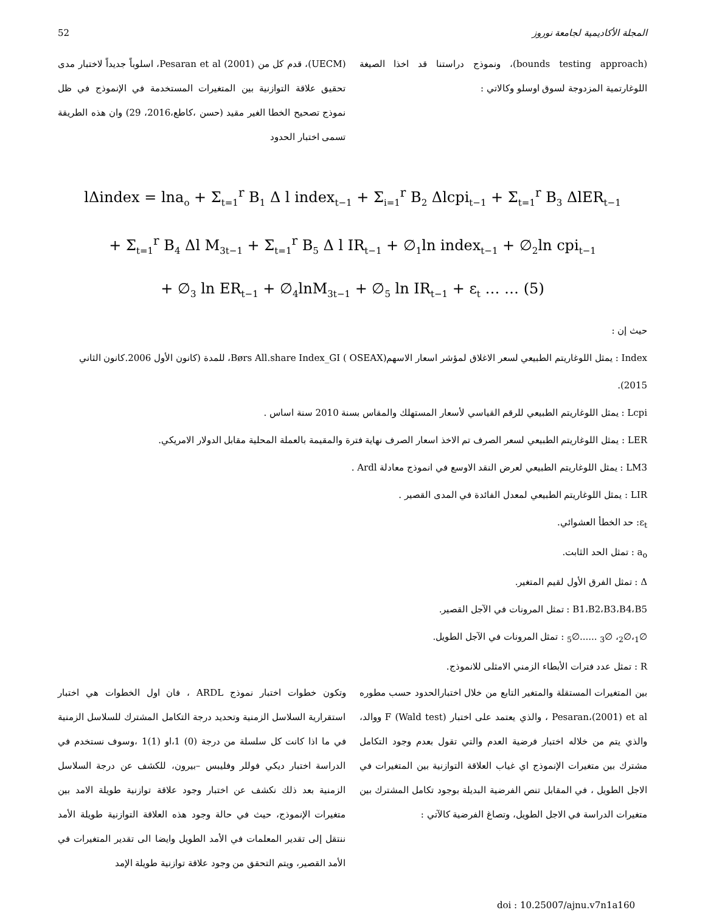52 المجلة الأكاديمية لجامعة نوروز
(UECM)، قدم كل من Pesaran et al (2001)، اسلوباً جديداً لاختبار مدى تحقيق علاقة التوازنية بين المتغيرات المستخدمة في الإنموذج في ظل نموذج تصحيح الخطا الغير مقيد (حسن ،كاطع،2016، 29) وان هذه الطريقة تسمى اختبار الحدود
(bounds testing approach)، ونموذج دراستنا قد اخذا الصيغة اللوغارتمية المزدوجة لسوق اوسلو وكالاتي :
lΔindex = lna<sub>o</sub> + Σ<sub>t=1</sub><sup>r</sup> B<sub>1</sub> Δ l index<sub>t−1</sub> + Σ<sub>i=1</sub><sup>r</sup> B<sub>2</sub> Δlcpi<sub>t−1</sub> + Σ<sub>t=1</sub><sup>r</sup> B<sub>3</sub> ΔlER<sub>t−1</sub>
+ Σ<sub>t=1</sub><sup>r</sup> B<sub>4</sub> Δl M<sub>3t−1</sub> + Σ<sub>t=1</sub><sup>r</sup> B<sub>5</sub> Δ l IR<sub>t−1</sub> + ∅<sub>1</sub>ln index<sub>t−1</sub> + ∅<sub>2</sub>ln cpi<sub>t−1</sub>
+ ∅<sub>3</sub> ln ER<sub>t−1</sub> + ∅<sub>4</sub>lnM<sub>3t−1</sub> + ∅<sub>5</sub> ln IR<sub>t−1</sub> + ε<sub>t</sub> … … (5)
حيث إن :
Index : يمثل اللوغاريتم الطبيعي لسعر الاغلاق لمؤشر اسعار الاسهم(Børs All.share Index_GI ( OSEAX، للمدة (كانون الأول 2006.كانون الثاني 2015).
Lcpi : يمثل اللوغاريتم الطبيعي للرقم القياسي لأسعار المستهلك والمقاس بسنة 2010 سنة اساس .
LER : يمثل اللوغاريتم الطبيعي لسعر الصرف تم الاخذ اسعار الصرف نهاية فترة والمقيمة بالعملة المحلية مقابل الدولار الامريكي.
LM3 : يمثل اللوغاريتم الطبيعي لعرض النقد الاوسع في انموذج معادلة Ardl .
LIR : يمثل اللوغاريتم الطبيعي لمعدل الفائدة في المدى القصير .
ε<sub>t</sub>: حد الخطأ العشوائي.
a<sub>o</sub> : تمثل الحد الثابت.
Δ : تمثل الفرق الأول لقيم المتغير.
B1،B2،B3،B4،B5 : تمثل المرونات في الآجل القصير.
∅<sub>1</sub>،∅<sub>2</sub>، ∅<sub>3</sub> ......∅<sub>5</sub> : تمثل المرونات في الآجل الطويل.
R : تمثل عدد فترات الأبطاء الزمني الامثلى للانموذج.
وتكون خطوات اختبار نموذج ARDL ، فان اول الخطوات هي اختبار استقرارية السلاسل الزمنية وتحديد درجة التكامل المشترك للسلاسل الزمنية في ما اذا كانت كل سلسلة من درجة (0) 1،او (1)1 ،وسوف نستخدم في الدراسة اختبار ديكي فوللر وفليبس –بيرون، للكشف عن درجة السلاسل الزمنية بعد ذلك نكشف عن اختبار وجود علاقة توازنية طويلة الامد بين متغيرات الإنموذج، حيث في حالة وجود هذه العلاقة التوازنية طويلة الأمد ننتقل إلى تقدير المعلمات في الأمد الطويل وايضا الى تقدير المتغيرات في الأمد القصير، ويتم التحقق من وجود علاقة توازنية طويلة الإمد
بين المتغيرات المستقلة والمتغير التابع من خلال اختبارالحدود حسب مطوره Pesaran،(2001) et al ، والذي يعتمد على اختبار F (Wald test) ووالد، والذي يتم من خلاله اختبار فرضية العدم والتي تقول بعدم وجود التكامل مشترك بين متغيرات الإنموذج اي غياب العلاقة التوازنية بين المتغيرات في الاجل الطويل ، في المقابل تنص الفرضية البديلة بوجود تكامل المشترك بين متغيرات الدراسة في الاجل الطويل، وتصاغ الفرضية كالآتي :
doi : 10.25007/ajnu.v7n1a160